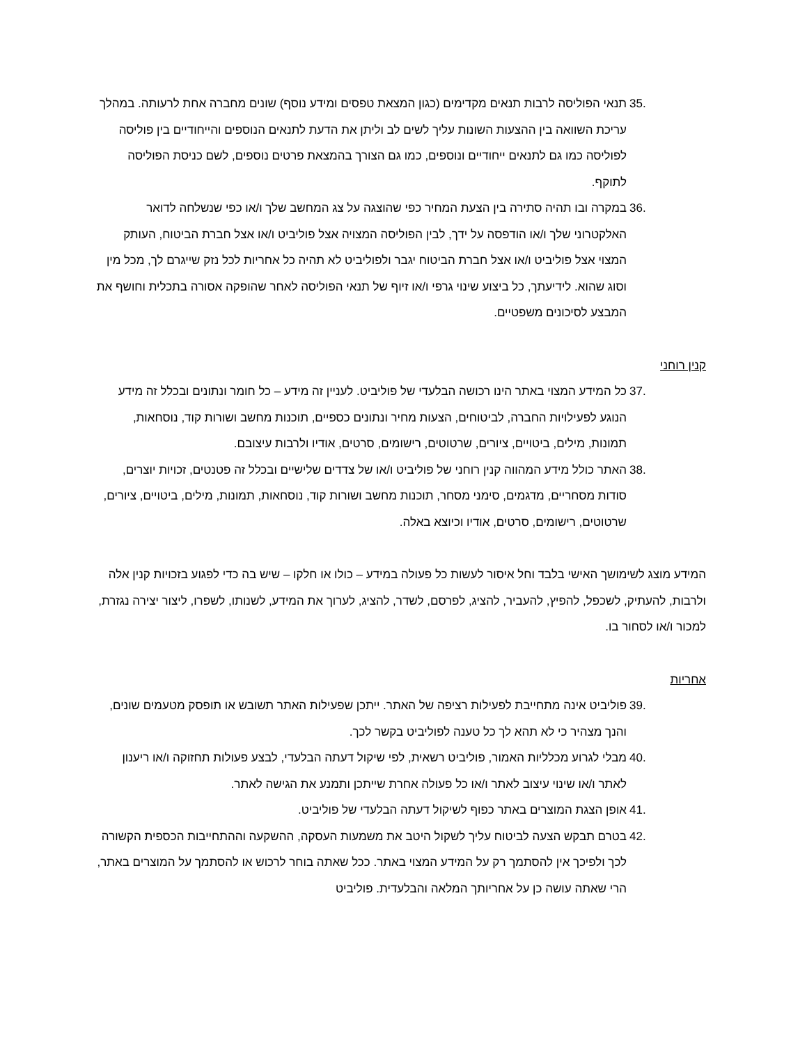.35 תנאי הפוליסה לרבות תנאים מקדימים (כגון המצאת טפסים ומידע נוסף) שונים מחברה אחת לרעותה. במהלך עריכת השוואה בין ההצעות השונות עליך לשים לב וליתן את הדעת לתנאים הנוספים והייחודיים בין פוליסה לפוליסה כמו גם לתנאים ייחודיים ונוספים, כמו גם הצורך בהמצאת פרטים נוספים, לשם כניסת הפוליסה לתוקף.
.36 במקרה ובו תהיה סתירה בין הצעת המחיר כפי שהוצגה על צג המחשב שלך ו/או כפי שנשלחה לדואר האלקטרוני שלך ו/או הודפסה על ידך, לבין הפוליסה המצויה אצל פוליביט ו/או אצל חברת הביטוח, העותק המצוי אצל פוליביט ו/או אצל חברת הביטוח יגבר ולפוליביט לא תהיה כל אחריות לכל נזק שייגרם לך, מכל מין וסוג שהוא. לידיעתך, כל ביצוע שינוי גרפי ו/או זיוף של תנאי הפוליסה לאחר שהופקה אסורה בתכלית וחושף את המבצע לסיכונים משפטיים.
קנין רוחני
.37 כל המידע המצוי באתר הינו רכושה הבלעדי של פוליביט. לעניין זה מידע – כל חומר ונתונים ובכלל זה מידע הנוגע לפעילויות החברה, לביטוחים, הצעות מחיר ונתונים כספיים, תוכנות מחשב ושורות קוד, נוסחאות, תמונות, מילים, ביטויים, ציורים, שרטוטים, רישומים, סרטים, אודיו ולרבות עיצובם.
.38 האתר כולל מידע המהווה קנין רוחני של פוליביט ו/או של צדדים שלישיים ובכלל זה פטנטים, זכויות יוצרים, סודות מסחריים, מדגמים, סימני מסחר, תוכנות מחשב ושורות קוד, נוסחאות, תמונות, מילים, ביטויים, ציורים, שרטוטים, רישומים, סרטים, אודיו וכיוצא באלה.
המידע מוצג לשימושך האישי בלבד וחל איסור לעשות כל פעולה במידע – כולו או חלקו – שיש בה כדי לפגוע בזכויות קנין אלה ולרבות, להעתיק, לשכפל, להפיץ, להעביר, להציג, לפרסם, לשדר, להציג, לערוך את המידע, לשנותו, לשפרו, ליצור יצירה נגזרת, למכור ו/או לסחור בו.
אחריות
.39 פוליביט אינה מתחייבת לפעילות רציפה של האתר. ייתכן שפעילות האתר תשובש או תופסק מטעמים שונים, והנך מצהיר כי לא תהא לך כל טענה לפוליביט בקשר לכך.
.40 מבלי לגרוע מכלליות האמור, פוליביט רשאית, לפי שיקול דעתה הבלעדי, לבצע פעולות תחזוקה ו/או ריענון לאתר ו/או שינוי עיצוב לאתר ו/או כל פעולה אחרת שייתכן ותמנע את הגישה לאתר.
.41 אופן הצגת המוצרים באתר כפוף לשיקול דעתה הבלעדי של פוליביט.
.42 בטרם תבקש הצעה לביטוח עליך לשקול היטב את משמעות העסקה, ההשקעה וההתחייבות הכספית הקשורה לכך ולפיכך אין להסתמך רק על המידע המצוי באתר. ככל שאתה בוחר לרכוש או להסתמך על המוצרים באתר, הרי שאתה עושה כן על אחריותך המלאה והבלעדית. פוליביט